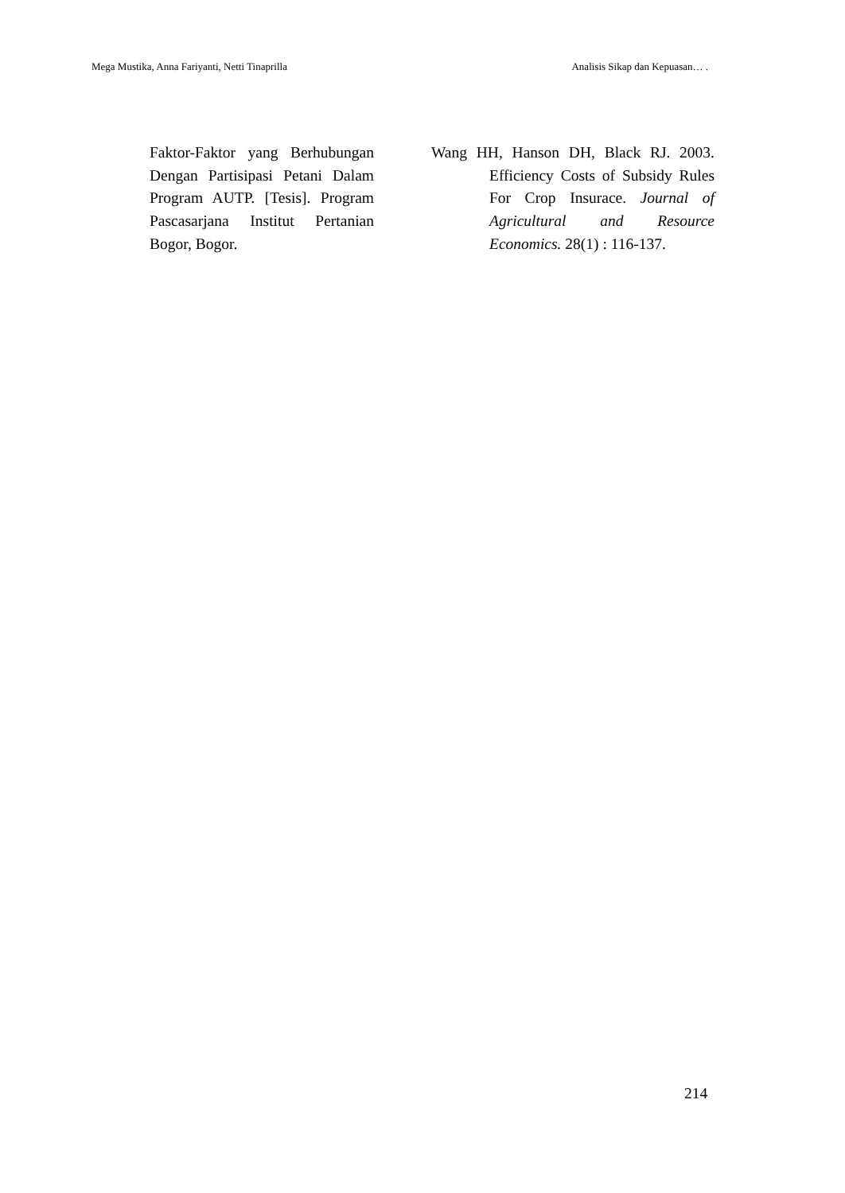Mega Mustika, Anna Fariyanti, Netti Tinaprilla Analisis Sikap dan Kepuasan… .
Faktor-Faktor yang Berhubungan Dengan Partisipasi Petani Dalam Program AUTP. [Tesis]. Program Pascasarjana Institut Pertanian Bogor, Bogor.
Wang HH, Hanson DH, Black RJ. 2003. Efficiency Costs of Subsidy Rules For Crop Insurace. Journal of Agricultural and Resource Economics. 28(1) : 116-137.
214